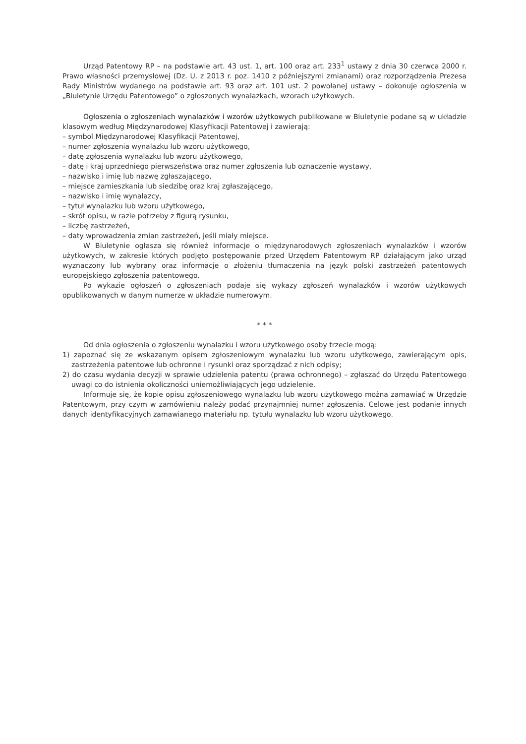Urząd Patentowy RP – na podstawie art. 43 ust. 1, art. 100 oraz art. 233<sup>1</sup> ustawy z dnia 30 czerwca 2000 r. Prawo własności przemysłowej (Dz. U. z 2013 r. poz. 1410 z późniejszymi zmianami) oraz rozporządzenia Prezesa Rady Ministrów wydanego na podstawie art. 93 oraz art. 101 ust. 2 powołanej ustawy – dokonuje ogłoszenia w „Biuletynie Urzędu Patentowego” o zgłoszonych wynalazkach, wzorach użytkowych.
Ogłoszenia o zgłoszeniach wynalazków i wzorów użytkowych publikowane w Biuletynie podane są w układzie klasowym według Międzynarodowej Klasyfikacji Patentowej i zawierają:
– symbol Międzynarodowej Klasyfikacji Patentowej,
– numer zgłoszenia wynalazku lub wzoru użytkowego,
– datę zgłoszenia wynalazku lub wzoru użytkowego,
– datę i kraj uprzedniego pierwszeństwa oraz numer zgłoszenia lub oznaczenie wystawy,
– nazwisko i imię lub nazwę zgłaszającego,
– miejsce zamieszkania lub siedzibę oraz kraj zgłaszającego,
– nazwisko i imię wynalazcy,
– tytuł wynalazku lub wzoru użytkowego,
– skrót opisu, w razie potrzeby z figurą rysunku,
– liczbę zastrzeżeń,
– daty wprowadzenia zmian zastrzeżeń, jeśli miały miejsce.
W Biuletynie ogłasza się również informacje o międzynarodowych zgłoszeniach wynalazków i wzorów użytkowych, w zakresie których podjęto postępowanie przed Urzędem Patentowym RP działającym jako urząd wyznaczony lub wybrany oraz informacje o złożeniu tłumaczenia na język polski zastrzeżeń patentowych europejskiego zgłoszenia patentowego.
Po wykazie ogłoszeń o zgłoszeniach podaje się wykazy zgłoszeń wynalazków i wzorów użytkowych opublikowanych w danym numerze w układzie numerowym.
* * *
Od dnia ogłoszenia o zgłoszeniu wynalazku i wzoru użytkowego osoby trzecie mogą:
1) zapoznać się ze wskazanym opisem zgłoszeniowym wynalazku lub wzoru użytkowego, zawierającym opis, zastrzeżenia patentowe lub ochronne i rysunki oraz sporządzać z nich odpisy;
2) do czasu wydania decyzji w sprawie udzielenia patentu (prawa ochronnego) – zgłaszać do Urzędu Patentowego uwagi co do istnienia okoliczności uniemożliwiających jego udzielenie.
Informuje się, że kopie opisu zgłoszeniowego wynalazku lub wzoru użytkowego można zamawiać w Urzędzie Patentowym, przy czym w zamówieniu należy podać przynajmniej numer zgłoszenia. Celowe jest podanie innych danych identyfikacyjnych zamawianego materiału np. tytułu wynalazku lub wzoru użytkowego.